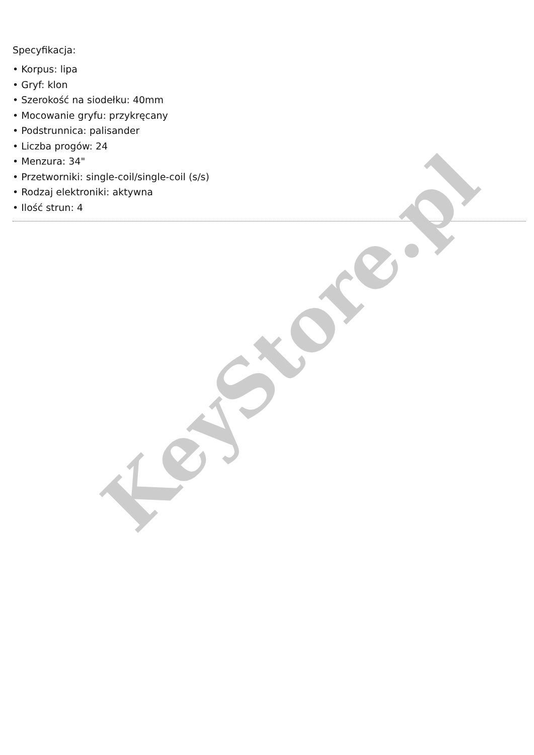KeyStore.pl
Specyfikacja:
• Korpus: lipa
• Gryf: klon
• Szerokość na siodełku: 40mm
• Mocowanie gryfu: przykręcany
• Podstrunnica: palisander
• Liczba progów: 24
• Menzura: 34"
• Przetworniki: single-coil/single-coil (s/s)
• Rodzaj elektroniki: aktywna
• Ilość strun: 4